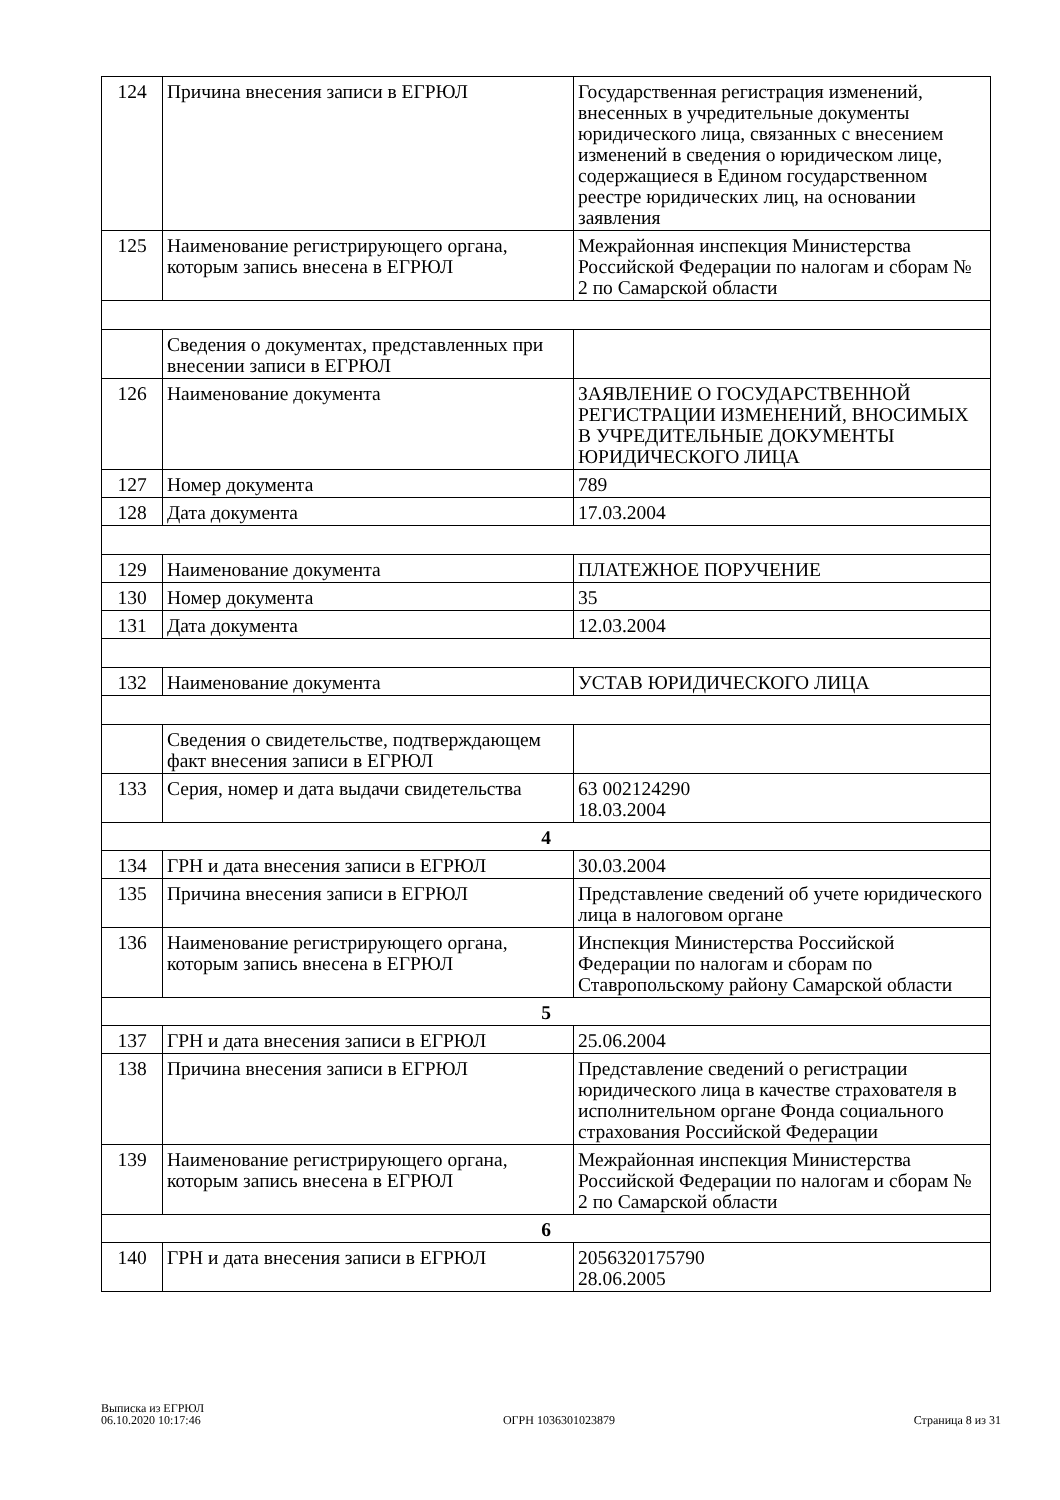| 124 | Причина внесения записи в ЕГРЮЛ | Государственная регистрация изменений, внесенных в учредительные документы юридического лица, связанных с внесением изменений в сведения о юридическом лице, содержащиеся в Едином государственном реестре юридических лиц, на основании заявления |
| 125 | Наименование регистрирующего органа, которым запись внесена в ЕГРЮЛ | Межрайонная инспекция Министерства Российской Федерации по налогам и сборам № 2 по Самарской области |
| | Сведения о документах, представленных при внесении записи в ЕГРЮЛ | |
| 126 | Наименование документа | ЗАЯВЛЕНИЕ О ГОСУДАРСТВЕННОЙ РЕГИСТРАЦИИ ИЗМЕНЕНИЙ, ВНОСИМЫХ В УЧРЕДИТЕЛЬНЫЕ ДОКУМЕНТЫ ЮРИДИЧЕСКОГО ЛИЦА |
| 127 | Номер документа | 789 |
| 128 | Дата документа | 17.03.2004 |
| 129 | Наименование документа | ПЛАТЕЖНОЕ ПОРУЧЕНИЕ |
| 130 | Номер документа | 35 |
| 131 | Дата документа | 12.03.2004 |
| 132 | Наименование документа | УСТАВ ЮРИДИЧЕСКОГО ЛИЦА |
| | Сведения о свидетельстве, подтверждающем факт внесения записи в ЕГРЮЛ | |
| 133 | Серия, номер и дата выдачи свидетельства | 63 002124290 18.03.2004 |
| 4 | | |
| 134 | ГРН и дата внесения записи в ЕГРЮЛ | 30.03.2004 |
| 135 | Причина внесения записи в ЕГРЮЛ | Представление сведений об учете юридического лица в налоговом органе |
| 136 | Наименование регистрирующего органа, которым запись внесена в ЕГРЮЛ | Инспекция Министерства Российской Федерации по налогам и сборам по Ставропольскому району Самарской области |
| 5 | | |
| 137 | ГРН и дата внесения записи в ЕГРЮЛ | 25.06.2004 |
| 138 | Причина внесения записи в ЕГРЮЛ | Представление сведений о регистрации юридического лица в качестве страхователя в исполнительном органе Фонда социального страхования Российской Федерации |
| 139 | Наименование регистрирующего органа, которым запись внесена в ЕГРЮЛ | Межрайонная инспекция Министерства Российской Федерации по налогам и сборам № 2 по Самарской области |
| 6 | | |
| 140 | ГРН и дата внесения записи в ЕГРЮЛ | 2056320175790 28.06.2005 |
Выписка из ЕГРЮЛ
06.10.2020 10:17:46
ОГРН 1036301023879
Страница 8 из 31